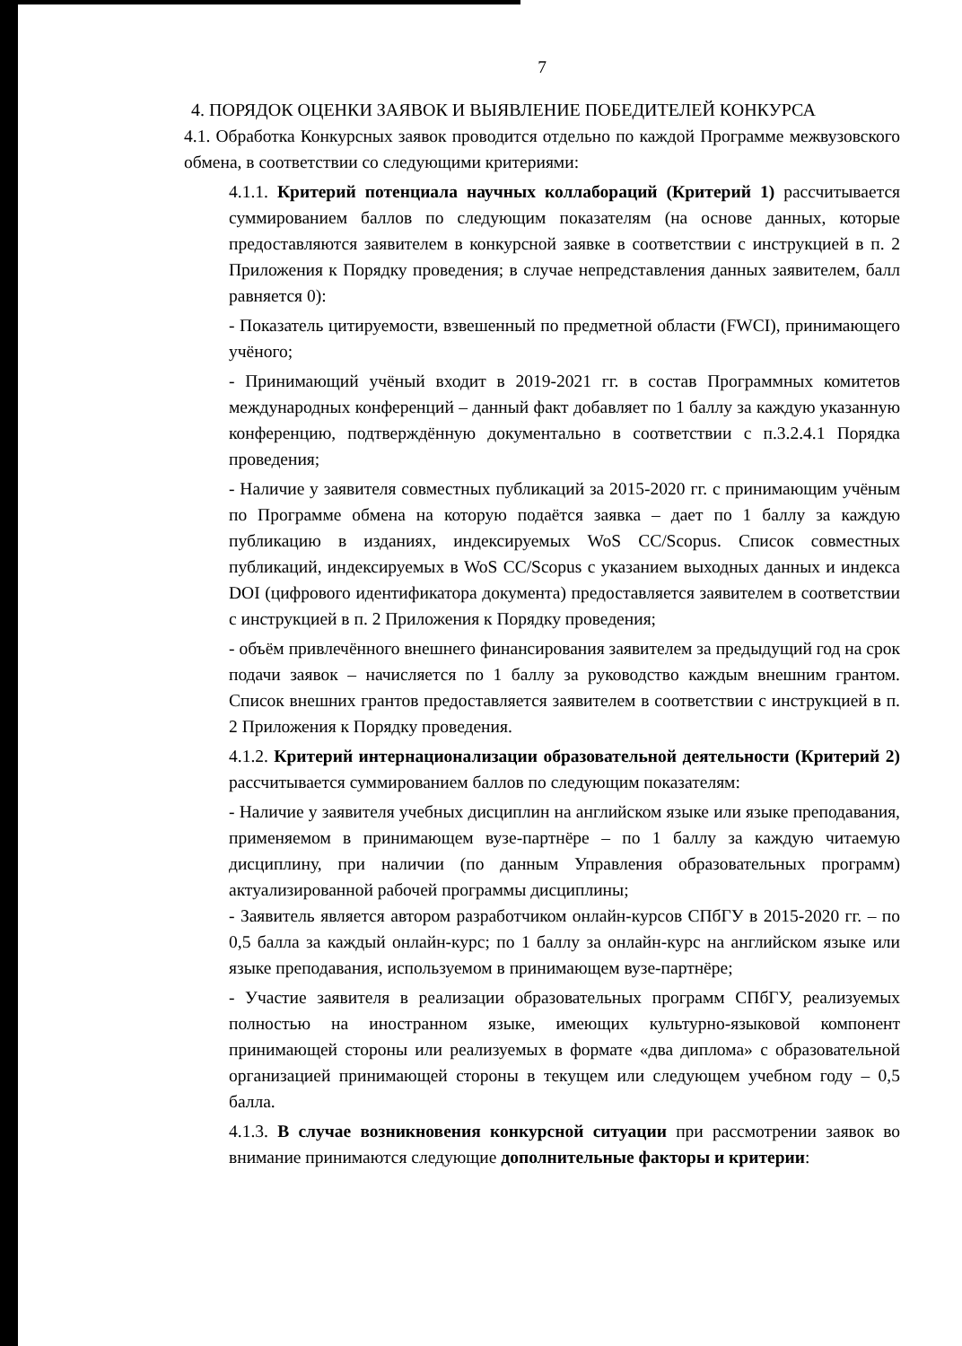7
4. ПОРЯДОК ОЦЕНКИ ЗАЯВОК И ВЫЯВЛЕНИЕ ПОБЕДИТЕЛЕЙ КОНКУРСА
4.1. Обработка Конкурсных заявок проводится отдельно по каждой Программе межвузовского обмена, в соответствии со следующими критериями:
4.1.1. Критерий потенциала научных коллабораций (Критерий 1) рассчитывается суммированием баллов по следующим показателям (на основе данных, которые предоставляются заявителем в конкурсной заявке в соответствии с инструкцией в п. 2 Приложения к Порядку проведения; в случае непредставления данных заявителем, балл равняется 0):
- Показатель цитируемости, взвешенный по предметной области (FWCI), принимающего учёного;
- Принимающий учёный входит в 2019-2021 гг. в состав Программных комитетов международных конференций – данный факт добавляет по 1 баллу за каждую указанную конференцию, подтверждённую документально в соответствии с п.3.2.4.1 Порядка проведения;
- Наличие у заявителя совместных публикаций за 2015-2020 гг. с принимающим учёным по Программе обмена на которую подаётся заявка – дает по 1 баллу за каждую публикацию в изданиях, индексируемых WoS CC/Scopus. Список совместных публикаций, индексируемых в WoS CC/Scopus с указанием выходных данных и индекса DOI (цифрового идентификатора документа) предоставляется заявителем в соответствии с инструкцией в п. 2 Приложения к Порядку проведения;
- объём привлечённого внешнего финансирования заявителем за предыдущий год на срок подачи заявок – начисляется по 1 баллу за руководство каждым внешним грантом. Список внешних грантов предоставляется заявителем в соответствии с инструкцией в п. 2 Приложения к Порядку проведения.
4.1.2. Критерий интернационализации образовательной деятельности (Критерий 2) рассчитывается суммированием баллов по следующим показателям:
- Наличие у заявителя учебных дисциплин на английском языке или языке преподавания, применяемом в принимающем вузе-партнёре – по 1 баллу за каждую читаемую дисциплину, при наличии (по данным Управления образовательных программ) актуализированной рабочей программы дисциплины;
- Заявитель является автором разработчиком онлайн-курсов СПбГУ в 2015-2020 гг. – по 0,5 балла за каждый онлайн-курс; по 1 баллу за онлайн-курс на английском языке или языке преподавания, используемом в принимающем вузе-партнёре;
- Участие заявителя в реализации образовательных программ СПбГУ, реализуемых полностью на иностранном языке, имеющих культурно-языковой компонент принимающей стороны или реализуемых в формате «два диплома» с образовательной организацией принимающей стороны в текущем или следующем учебном году – 0,5 балла.
4.1.3. В случае возникновения конкурсной ситуации при рассмотрении заявок во внимание принимаются следующие дополнительные факторы и критерии: